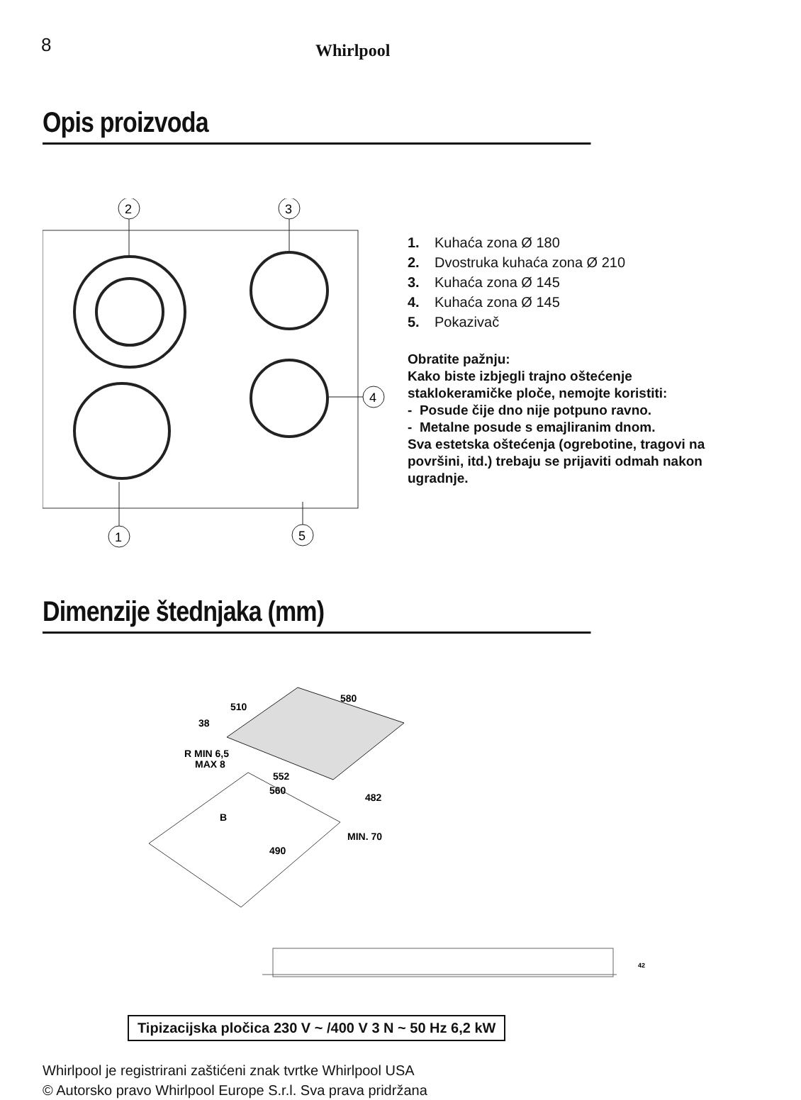8 Whirlpool
Opis proizvoda
2
3
4
1
5
1. Kuhaća zona Ø 180
2. Dvostruka kuhaća zona Ø 210
3. Kuhaća zona Ø 145
4. Kuhaća zona Ø 145
5. Pokazivač
Obratite pažnju:
Kako biste izbjegli trajno oštećenje staklokeramičke ploče, nemojte koristiti:
- Posude čije dno nije potpuno ravno.
- Metalne posude s emajliranim dnom.
Sva estetska oštećenja (ogrebotine, tragovi na površini, itd.) trebaju se prijaviti odmah nakon ugradnje.
Dimenzije štednjaka (mm)
510
580
38
R MIN 6,5
MAX 8
552
560
482
B
490
MIN. 70
42
Tipizacijska pločica 230 V ~ /400 V 3 N ~ 50 Hz 6,2 kW
Whirlpool je registrirani zaštićeni znak tvrtke Whirlpool USA
© Autorsko pravo Whirlpool Europe S.r.l. Sva prava pridržana